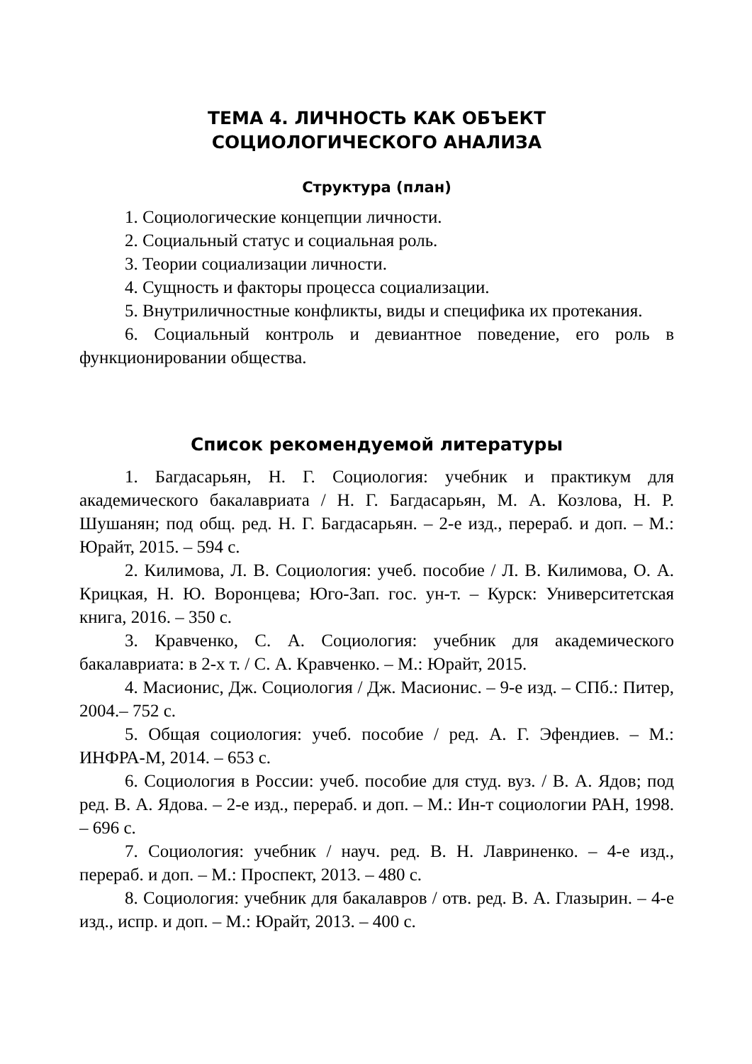ТЕМА 4. ЛИЧНОСТЬ КАК ОБЪЕКТ
СОЦИОЛОГИЧЕСКОГО АНАЛИЗА
Структура (план)
1. Социологические концепции личности.
2. Социальный статус и социальная роль.
3. Теории социализации личности.
4. Сущность и факторы процесса социализации.
5. Внутриличностные конфликты, виды и специфика их протекания.
6. Социальный контроль и девиантное поведение, его роль в функционировании общества.
Список рекомендуемой литературы
1. Багдасарьян, Н. Г. Социология: учебник и практикум для академического бакалавриата / Н. Г. Багдасарьян, М. А. Козлова, Н. Р. Шушанян; под общ. ред. Н. Г. Багдасарьян. – 2-е изд., перераб. и доп. – М.: Юрайт, 2015. – 594 с.
2. Килимова, Л. В. Социология: учеб. пособие / Л. В. Килимова, О. А. Крицкая, Н. Ю. Воронцева; Юго-Зап. гос. ун-т. – Курск: Университетская книга, 2016. – 350 с.
3. Кравченко, С. А. Социология: учебник для академического бакалавриата: в 2-х т. / С. А. Кравченко. – М.: Юрайт, 2015.
4. Масионис, Дж. Социология / Дж. Масионис. – 9-е изд. – СПб.: Питер, 2004.– 752 с.
5. Общая социология: учеб. пособие / ред. А. Г. Эфендиев. – М.: ИНФРА-М, 2014. – 653 с.
6. Социология в России: учеб. пособие для студ. вуз. / В. А. Ядов; под ред. В. А. Ядова. – 2-е изд., перераб. и доп. – М.: Ин-т социологии РАН, 1998. – 696 с.
7. Социология: учебник / науч. ред. В. Н. Лавриненко. – 4-е изд., перераб. и доп. – М.: Проспект, 2013. – 480 с.
8. Социология: учебник для бакалавров / отв. ред. В. А. Глазырин. – 4-е изд., испр. и доп. – М.: Юрайт, 2013. – 400 с.